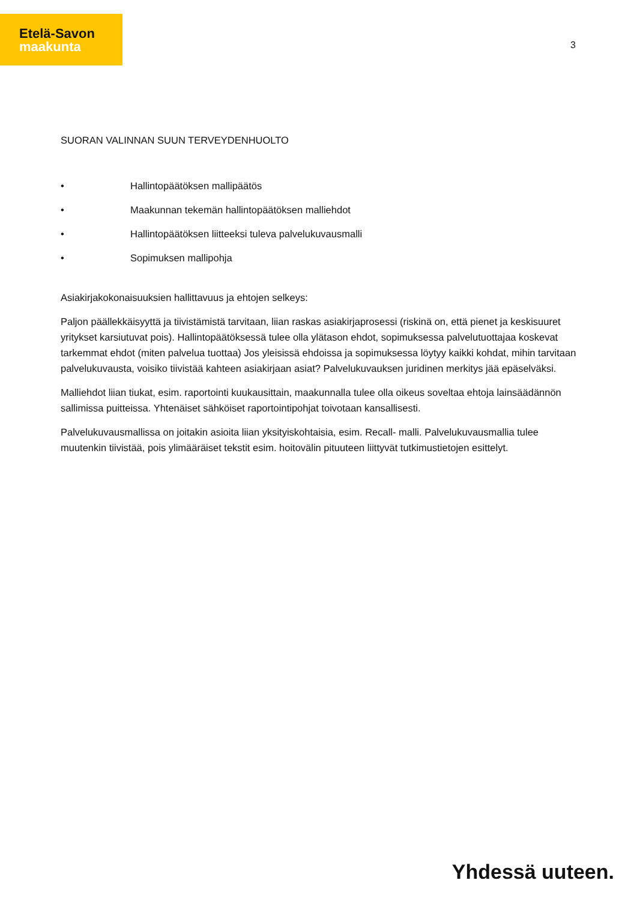Etelä-Savon
maakunta
3
SUORAN VALINNAN SUUN TERVEYDENHUOLTO
• Hallintopäätöksen mallipäätös
• Maakunnan tekemän hallintopäätöksen malliehdot
• Hallintopäätöksen liitteeksi tuleva palvelukuvausmalli
• Sopimuksen mallipohja
Asiakirjakokonaisuuksien hallittavuus ja ehtojen selkeys:
Paljon päällekkäisyyttä ja tiivistämistä tarvitaan, liian raskas asiakirjaprosessi (riskinä on, että pienet ja keskisuuret yritykset karsiutuvat pois). Hallintopäätöksessä tulee olla ylätason ehdot, sopimuksessa palvelutuottajaa koskevat tarkemmat ehdot (miten palvelua tuottaa) Jos yleisissä ehdoissa ja sopimuksessa löytyy kaikki kohdat, mihin tarvitaan palvelukuvausta, voisiko tiivistää kahteen asiakirjaan asiat? Palvelukuvauksen juridinen merkitys jää epäselväksi.
Malliehdot liian tiukat, esim. raportointi kuukausittain, maakunnalla tulee olla oikeus soveltaa ehtoja lainsäädännön sallimissa puitteissa. Yhtenäiset sähköiset raportointipohjat toivotaan kansallisesti.
Palvelukuvausmallissa on joitakin asioita liian yksityiskohtaisia, esim. Recall- malli. Palvelukuvausmallia tulee muutenkin tiivistää, pois ylimääräiset tekstit esim. hoitovälin pituuteen liittyvät tutkimustietojen esittelyt.
Yhdessä uuteen.